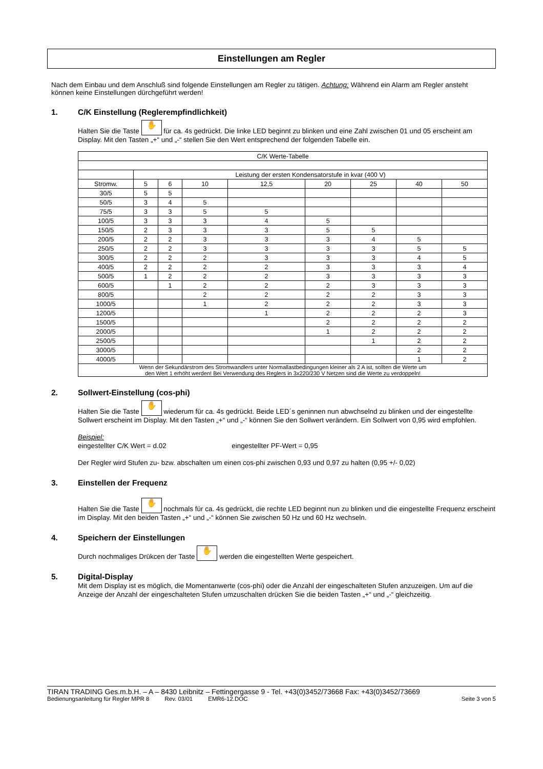Einstellungen am Regler
Nach dem Einbau und dem Anschluß sind folgende Einstellungen am Regler zu tätigen. Achtung: Während ein Alarm am Regler ansteht können keine Einstellungen dürchgeführt werden!
1. C/K Einstellung (Reglerempfindlichkeit)
Halten Sie die Taste ✋ für ca. 4s gedrückt. Die linke LED beginnt zu blinken und eine Zahl zwischen 01 und 05 erscheint am Display. Mit den Tasten „+“ und „-“ stellen Sie den Wert entsprechend der folgenden Tabelle ein.
| C/K Werte-Tabelle | | | | | | | | |
| --- | --- | --- | --- | --- | --- | --- | --- | --- |
| | Leistung der ersten Kondensatorstufe in kvar (400 V) | | | | | | | |
| Stromw. | 5 | 6 | 10 | 12,5 | 20 | 25 | 40 | 50 |
| 30/5 | 5 | 5 | | | | | | |
| 50/5 | 3 | 4 | 5 | | | | | |
| 75/5 | 3 | 3 | 5 | 5 | | | | |
| 100/5 | 3 | 3 | 3 | 4 | 5 | | | |
| 150/5 | 2 | 3 | 3 | 3 | 5 | 5 | | |
| 200/5 | 2 | 2 | 3 | 3 | 3 | 4 | 5 | |
| 250/5 | 2 | 2 | 3 | 3 | 3 | 3 | 5 | 5 |
| 300/5 | 2 | 2 | 2 | 3 | 3 | 3 | 4 | 5 |
| 400/5 | 2 | 2 | 2 | 2 | 3 | 3 | 3 | 4 |
| 500/5 | 1 | 2 | 2 | 2 | 3 | 3 | 3 | 3 |
| 600/5 | | 1 | 2 | 2 | 2 | 3 | 3 | 3 |
| 800/5 | | | 2 | 2 | 2 | 2 | 3 | 3 |
| 1000/5 | | | 1 | 2 | 2 | 2 | 3 | 3 |
| 1200/5 | | | | 1 | 2 | 2 | 2 | 3 |
| 1500/5 | | | | | 2 | 2 | 2 | 2 |
| 2000/5 | | | | | 1 | 2 | 2 | 2 |
| 2500/5 | | | | | | 1 | 2 | 2 |
| 3000/5 | | | | | | | 2 | 2 |
| 4000/5 | | | | | | | 1 | 2 |
| Wenn der Sekundärstrom des Stromwandlers unter Normallastbedingungen kleiner als 2 A ist, sollten die Werte um den Wert 1 erhöht werden! Bei Verwendung des Reglers in 3x220/230 V Netzen sind die Werte zu verdoppeln! | | | | | | | | |
2. Sollwert-Einstellung (cos-phi)
Halten Sie die Taste ✋ wiederum für ca. 4s gedrückt. Beide LED´s geninnen nun abwchselnd zu blinken und der eingestellte Sollwert erscheint im Display. Mit den Tasten „+“ und „-“ können Sie den Sollwert verändern. Ein Sollwert von 0,95 wird empfohlen.
Beispiel:
eingestellter C/K Wert = d.02 eingestellter PF-Wert = 0,95
Der Regler wird Stufen zu- bzw. abschalten um einen cos-phi zwischen 0,93 und 0,97 zu halten (0,95 +/- 0,02)
3. Einstellen der Frequenz
Halten Sie die Taste ✋ nochmals für ca. 4s gedrückt, die rechte LED beginnt nun zu blinken und die eingestellte Frequenz erscheint im Display. Mit den beiden Tasten „+“ und „-“ können Sie zwischen 50 Hz und 60 Hz wechseln.
4. Speichern der Einstellungen
Durch nochmaliges Drükcen der Taste ✋ werden die eingestellten Werte gespeichert.
5. Digital-Display
Mit dem Display ist es möglich, die Momentanwerte (cos-phi) oder die Anzahl der eingeschalteten Stufen anzuzeigen. Um auf die Anzeige der Anzahl der eingeschalteten Stufen umzuschalten drücken Sie die beiden Tasten „+“ und „-“ gleichzeitig.
TIRAN TRADING Ges.m.b.H. – A – 8430 Leibnitz – Fettingergasse 9 - Tel. +43(0)3452/73668 Fax: +43(0)3452/73669
Bedienungsanleitung für Regler MPR 8 Rev. 03/01 EMR6-12.DOC Seite 3 von 5